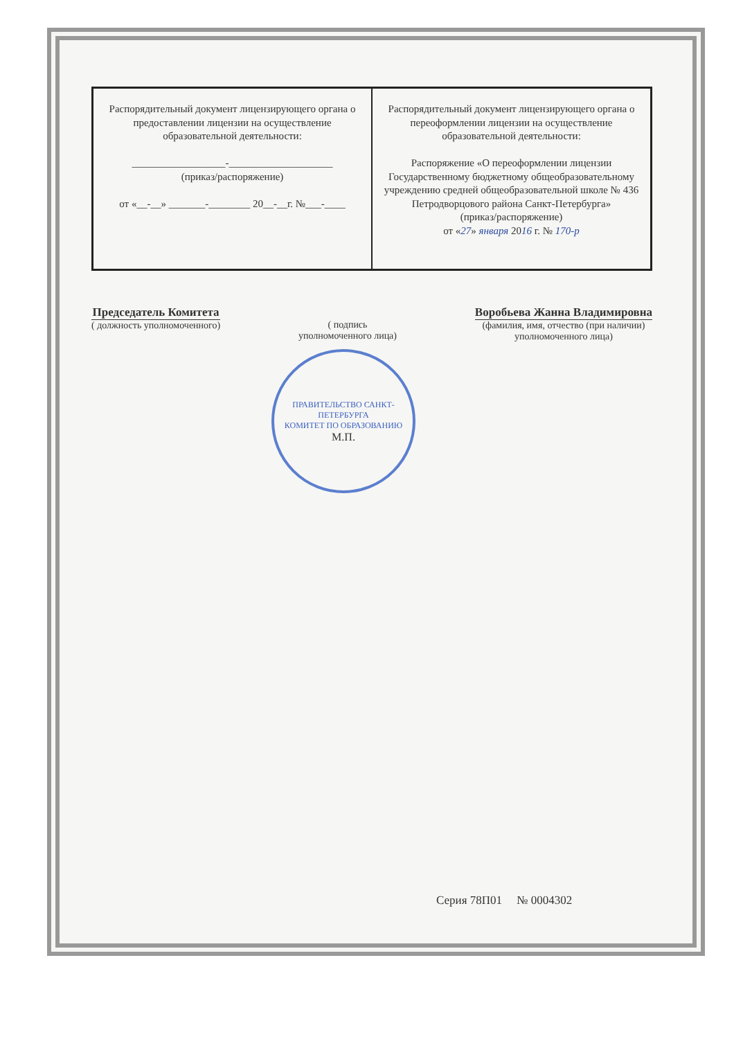| Распорядительный документ лицензирующего органа о предоставлении лицензии на осуществление образовательной деятельности: __________________-____________________ (приказ/распоряжение) от «__-__» _______-________ 20__-__г. №___-____ | Распорядительный документ лицензирующего органа о переоформлении лицензии на осуществление образовательной деятельности: Распоряжение «О переоформлении лицензии Государственному бюджетному общеобразовательному учреждению средней общеобразовательной школе № 436 Петродворцового района Санкт-Петербурга» (приказ/распоряжение) от « 27 » января 20 16 г. № 170-р |
Председатель Комитета
( должность уполномоченного)
( подпись
уполномоченного лица)
Воробьева Жанна Владимировна
(фамилия, имя, отчество (при наличии)
уполномоченного лица)
ПРАВИТЕЛЬСТВО САНКТ-ПЕТЕРБУРГА
КОМИТЕТ ПО ОБРАЗОВАНИЮ
М.П.
Серия 78П01 № 0004302